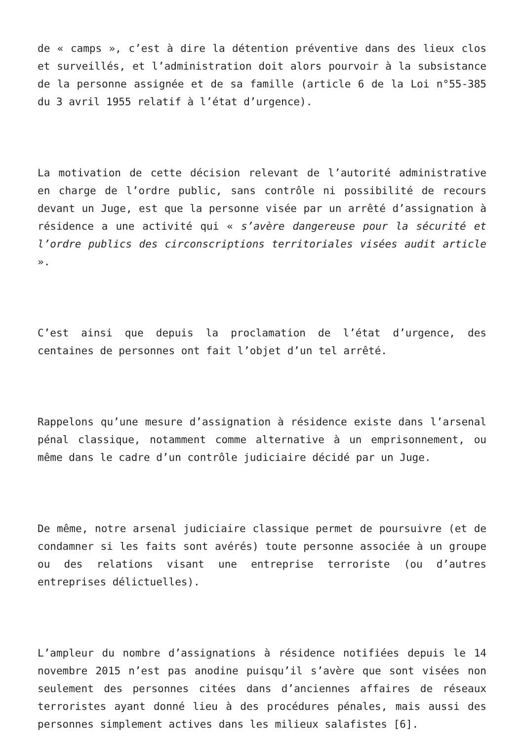de « camps », c’est à dire la détention préventive dans des lieux clos et surveillés, et l’administration doit alors pourvoir à la subsistance de la personne assignée et de sa famille (article 6 de la Loi n°55-385 du 3 avril 1955 relatif à l’état d’urgence).
La motivation de cette décision relevant de l’autorité administrative en charge de l’ordre public, sans contrôle ni possibilité de recours devant un Juge, est que la personne visée par un arrêté d’assignation à résidence a une activité qui « s’avère dangereuse pour la sécurité et l’ordre publics des circonscriptions territoriales visées audit article ».
C’est ainsi que depuis la proclamation de l’état d’urgence, des centaines de personnes ont fait l’objet d’un tel arrêté.
Rappelons qu’une mesure d’assignation à résidence existe dans l’arsenal pénal classique, notamment comme alternative à un emprisonnement, ou même dans le cadre d’un contrôle judiciaire décidé par un Juge.
De même, notre arsenal judiciaire classique permet de poursuivre (et de condamner si les faits sont avérés) toute personne associée à un groupe ou des relations visant une entreprise terroriste (ou d’autres entreprises délictuelles).
L’ampleur du nombre d’assignations à résidence notifiées depuis le 14 novembre 2015 n’est pas anodine puisqu’il s’avère que sont visées non seulement des personnes citées dans d’anciennes affaires de réseaux terroristes ayant donné lieu à des procédures pénales, mais aussi des personnes simplement actives dans les milieux salafistes [6].